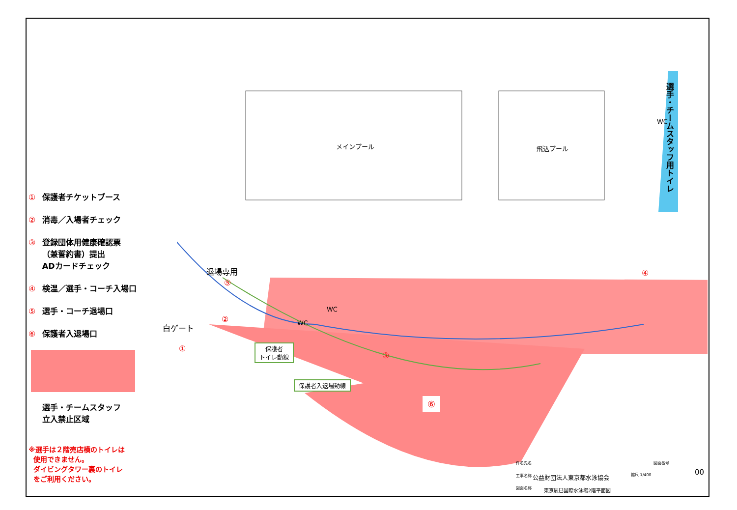① 保護者チケットブース
② 消毒／入場者チェック
③ 登録団体用健康確認票
（兼誓約書）提出
ADカードチェック
④ 検温／選手・コーチ入場口
⑤ 選手・コーチ退場口
⑥ 保護者入退場口
選手・チームスタッフ
立入禁止区域
※選手は２階売店横のトイレは
使用できません。
ダイビングタワー裏のトイレ
をご利用ください。
メインプール 飛込プール
選手・チームスタッフ用トイレ
退場専用
⑤
白ゲート
②
①
③
④
⑥
WC
WC
WC
保護者
トイレ動線
保護者入退場動線
件名先名
工事名称 公益財団法人東京都水泳協会 縮尺 1/400
図面名称 東京辰巳国際水泳場2階平面図
図面番号
00